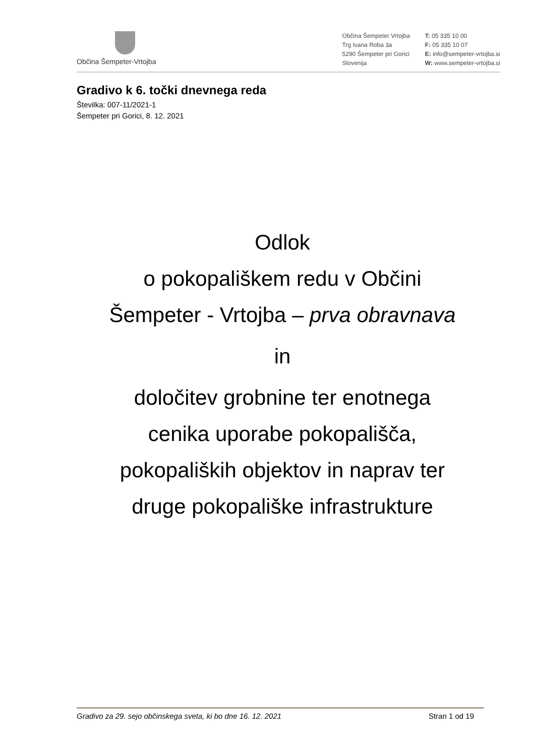Občina Šempeter-Vrtojba
Občina Šempeter Vrtojba
Trg Ivana Roba 3a
5290 Šempeter pri Gorici
Slovenija
T: 05 335 10 00
F: 05 335 10 07
E: info@sempeter-vrtojba.si
W: www.sempeter-vrtojba.si
Gradivo k 6. točki dnevnega reda
Številka: 007-11/2021-1
Šempeter pri Gorici, 8. 12. 2021
Odlok
o pokopališkem redu v Občini
Šempeter - Vrtojba – prva obravnava
in
določitev grobnine ter enotnega
cenika uporabe pokopališča,
pokopaliških objektov in naprav ter
druge pokopališke infrastrukture
Gradivo za 29. sejo občinskega sveta, ki bo dne 16. 12. 2021 Stran 1 od 19